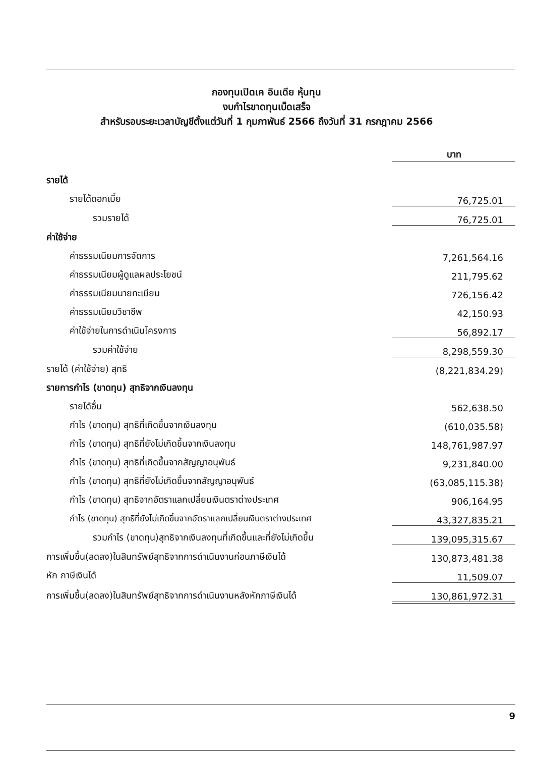กองทุนเปิดเค อินเดีย หุ้นทุน
งบกำไรขาดทุนเบ็ดเสร็จ
สำหรับรอบระยะเวลาบัญชีตั้งแต่วันที่ 1 กุมภาพันธ์ 2566 ถึงวันที่ 31 กรกฎาคม 2566
| | บาท |
| รายได้ | |
| รายได้ดอกเบี้ย | 76,725.01 |
| รวมรายได้ | 76,725.01 |
| ค่าใช้จ่าย | |
| ค่าธรรมเนียมการจัดการ | 7,261,564.16 |
| ค่าธรรมเนียมผู้ดูแลผลประโยชน์ | 211,795.62 |
| ค่าธรรมเนียมนายทะเบียน | 726,156.42 |
| ค่าธรรมเนียมวิชาชีพ | 42,150.93 |
| ค่าใช้จ่ายในการดำเนินโครงการ | 56,892.17 |
| รวมค่าใช้จ่าย | 8,298,559.30 |
| รายได้ (ค่าใช้จ่าย) สุทธิ | (8,221,834.29) |
| รายการกำไร (ขาดทุน) สุทธิจากเงินลงทุน | |
| รายได้อื่น | 562,638.50 |
| กำไร (ขาดทุน) สุทธิที่เกิดขึ้นจากเงินลงทุน | (610,035.58) |
| กำไร (ขาดทุน) สุทธิที่ยังไม่เกิดขึ้นจากเงินลงทุน | 148,761,987.97 |
| กำไร (ขาดทุน) สุทธิที่เกิดขึ้นจากสัญญาอนุพันธ์ | 9,231,840.00 |
| กำไร (ขาดทุน) สุทธิที่ยังไม่เกิดขึ้นจากสัญญาอนุพันธ์ | (63,085,115.38) |
| กำไร (ขาดทุน) สุทธิจากอัตราแลกเปลี่ยนเงินตราต่างประเทศ | 906,164.95 |
| กำไร (ขาดทุน) สุทธิที่ยังไม่เกิดขึ้นจากอัตราแลกเปลี่ยนเงินตราต่างประเทศ | 43,327,835.21 |
| รวมกำไร (ขาดทุน)สุทธิจากเงินลงทุนที่เกิดขึ้นและที่ยังไม่เกิดขึ้น | 139,095,315.67 |
| การเพิ่มขึ้น(ลดลง)ในสินทรัพย์สุทธิจากการดำเนินงานก่อนภาษีเงินได้ | 130,873,481.38 |
| หัก ภาษีเงินได้ | 11,509.07 |
| การเพิ่มขึ้น(ลดลง)ในสินทรัพย์สุทธิจากการดำเนินงานหลังหักภาษีเงินได้ | 130,861,972.31 |
9